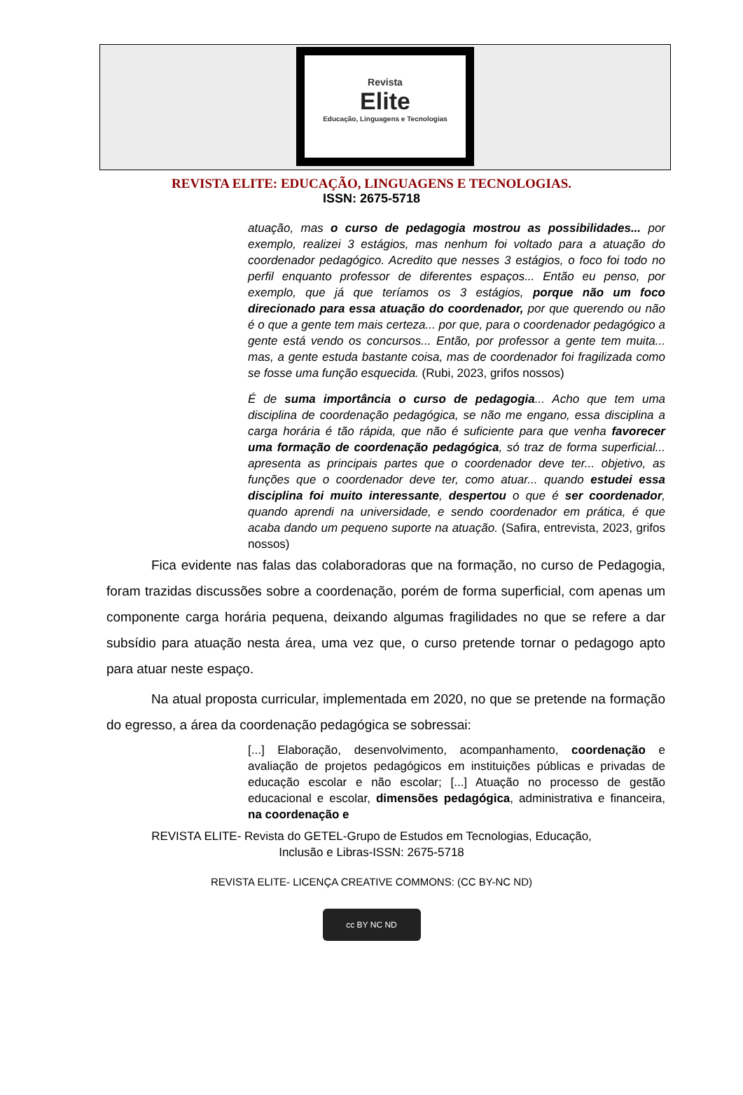Revista
Elite
Educação, Linguagens e Tecnologias
REVISTA ELITE: EDUCAÇÃO, LINGUAGENS E TECNOLOGIAS.
ISSN: 2675-5718
atuação, mas o curso de pedagogia mostrou as possibilidades... por exemplo, realizei 3 estágios, mas nenhum foi voltado para a atuação do coordenador pedagógico. Acredito que nesses 3 estágios, o foco foi todo no perfil enquanto professor de diferentes espaços... Então eu penso, por exemplo, que já que teríamos os 3 estágios, porque não um foco direcionado para essa atuação do coordenador, por que querendo ou não é o que a gente tem mais certeza... por que, para o coordenador pedagógico a gente está vendo os concursos... Então, por professor a gente tem muita... mas, a gente estuda bastante coisa, mas de coordenador foi fragilizada como se fosse uma função esquecida. (Rubi, 2023, grifos nossos)
É de suma importância o curso de pedagogia... Acho que tem uma disciplina de coordenação pedagógica, se não me engano, essa disciplina a carga horária é tão rápida, que não é suficiente para que venha favorecer uma formação de coordenação pedagógica, só traz de forma superficial... apresenta as principais partes que o coordenador deve ter... objetivo, as funções que o coordenador deve ter, como atuar... quando estudei essa disciplina foi muito interessante, despertou o que é ser coordenador, quando aprendi na universidade, e sendo coordenador em prática, é que acaba dando um pequeno suporte na atuação. (Safira, entrevista, 2023, grifos nossos)
Fica evidente nas falas das colaboradoras que na formação, no curso de Pedagogia, foram trazidas discussões sobre a coordenação, porém de forma superficial, com apenas um componente carga horária pequena, deixando algumas fragilidades no que se refere a dar subsídio para atuação nesta área, uma vez que, o curso pretende tornar o pedagogo apto para atuar neste espaço.
Na atual proposta curricular, implementada em 2020, no que se pretende na formação do egresso, a área da coordenação pedagógica se sobressai:
[...] Elaboração, desenvolvimento, acompanhamento, coordenação e avaliação de projetos pedagógicos em instituições públicas e privadas de educação escolar e não escolar; [...] Atuação no processo de gestão educacional e escolar, dimensões pedagógica, administrativa e financeira, na coordenação e
REVISTA ELITE- Revista do GETEL-Grupo de Estudos em Tecnologias, Educação,
Inclusão e Libras-ISSN: 2675-5718
REVISTA ELITE- LICENÇA CREATIVE COMMONS: (CC BY-NC ND)
cc BY NC ND